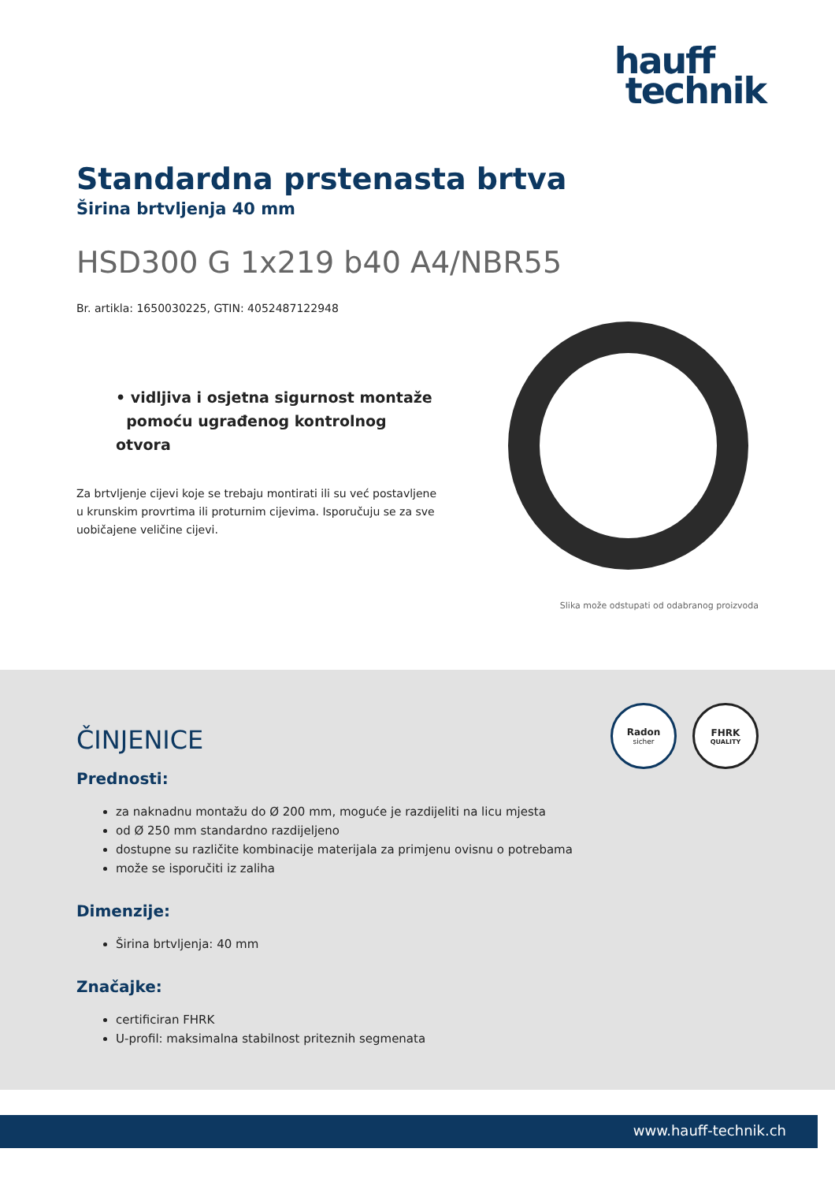hauff
technik
Standardna prstenasta brtva
Širina brtvljenja 40 mm
HSD300 G 1x219 b40 A4/NBR55
Br. artikla: 1650030225, GTIN: 4052487122948
• vidljiva i osjetna sigurnost montaže
pomoću ugrađenog kontrolnog otvora
Za brtvljenje cijevi koje se trebaju montirati ili su već postavljene u krunskim provrtima ili proturnim cijevima. Isporučuju se za sve uobičajene veličine cijevi.
Slika može odstupati od odabranog proizvoda
Radon
sicher
FHRK
QUALITY
ČINJENICE
Prednosti:
za naknadnu montažu do Ø 200 mm, moguće je razdijeliti na licu mjesta
od Ø 250 mm standardno razdijeljeno
dostupne su različite kombinacije materijala za primjenu ovisnu o potrebama
može se isporučiti iz zaliha
Dimenzije:
Širina brtvljenja: 40 mm
Značajke:
certificiran FHRK
U-profil: maksimalna stabilnost priteznih segmenata
www.hauff-technik.ch